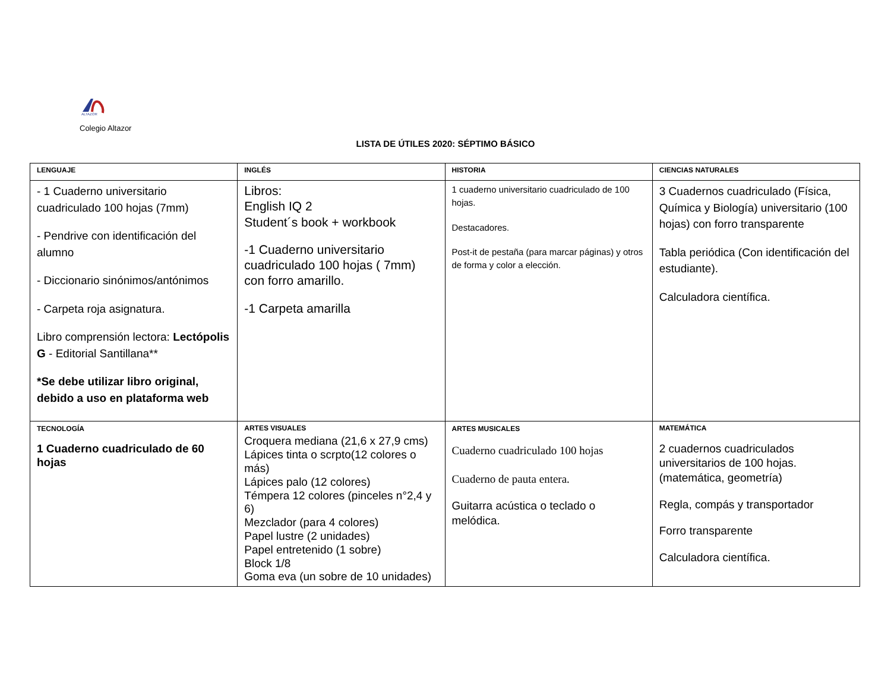ALTAZOR
Colegio Altazor
LISTA DE ÚTILES 2020: SÉPTIMO BÁSICO
| LENGUAJE | INGLÉS | HISTORIA | CIENCIAS NATURALES |
| --- | --- | --- | --- |
| - 1 Cuaderno universitario cuadriculado 100 hojas (7mm) - Pendrive con identificación del alumno - Diccionario sinónimos/antónimos - Carpeta roja asignatura. Libro comprensión lectora: Lectópolis G - Editorial Santillana** *Se debe utilizar libro original, debido a uso en plataforma web | Libros: English IQ 2 Student´s book + workbook -1 Cuaderno universitario cuadriculado 100 hojas ( 7mm) con forro amarillo. -1 Carpeta amarilla | 1 cuaderno universitario cuadriculado de 100 hojas. Destacadores. Post-it de pestaña (para marcar páginas) y otros de forma y color a elección. | 3 Cuadernos cuadriculado (Física, Química y Biología) universitario (100 hojas) con forro transparente Tabla periódica (Con identificación del estudiante). Calculadora científica. |
| TECNOLOGÍA 1 Cuaderno cuadriculado de 60 hojas | ARTES VISUALES Croquera mediana (21,6 x 27,9 cms) Lápices tinta o scrpto(12 colores o más) Lápices palo (12 colores) Témpera 12 colores (pinceles n°2,4 y 6) Mezclador (para 4 colores) Papel lustre (2 unidades) Papel entretenido (1 sobre) Block 1/8 Goma eva (un sobre de 10 unidades) | ARTES MUSICALES Cuaderno cuadriculado 100 hojas Cuaderno de pauta entera. Guitarra acústica o teclado o melódica. | MATEMÁTICA 2 cuadernos cuadriculados universitarios de 100 hojas.(matemática, geometría) Regla, compás y transportador Forro transparente Calculadora científica. |